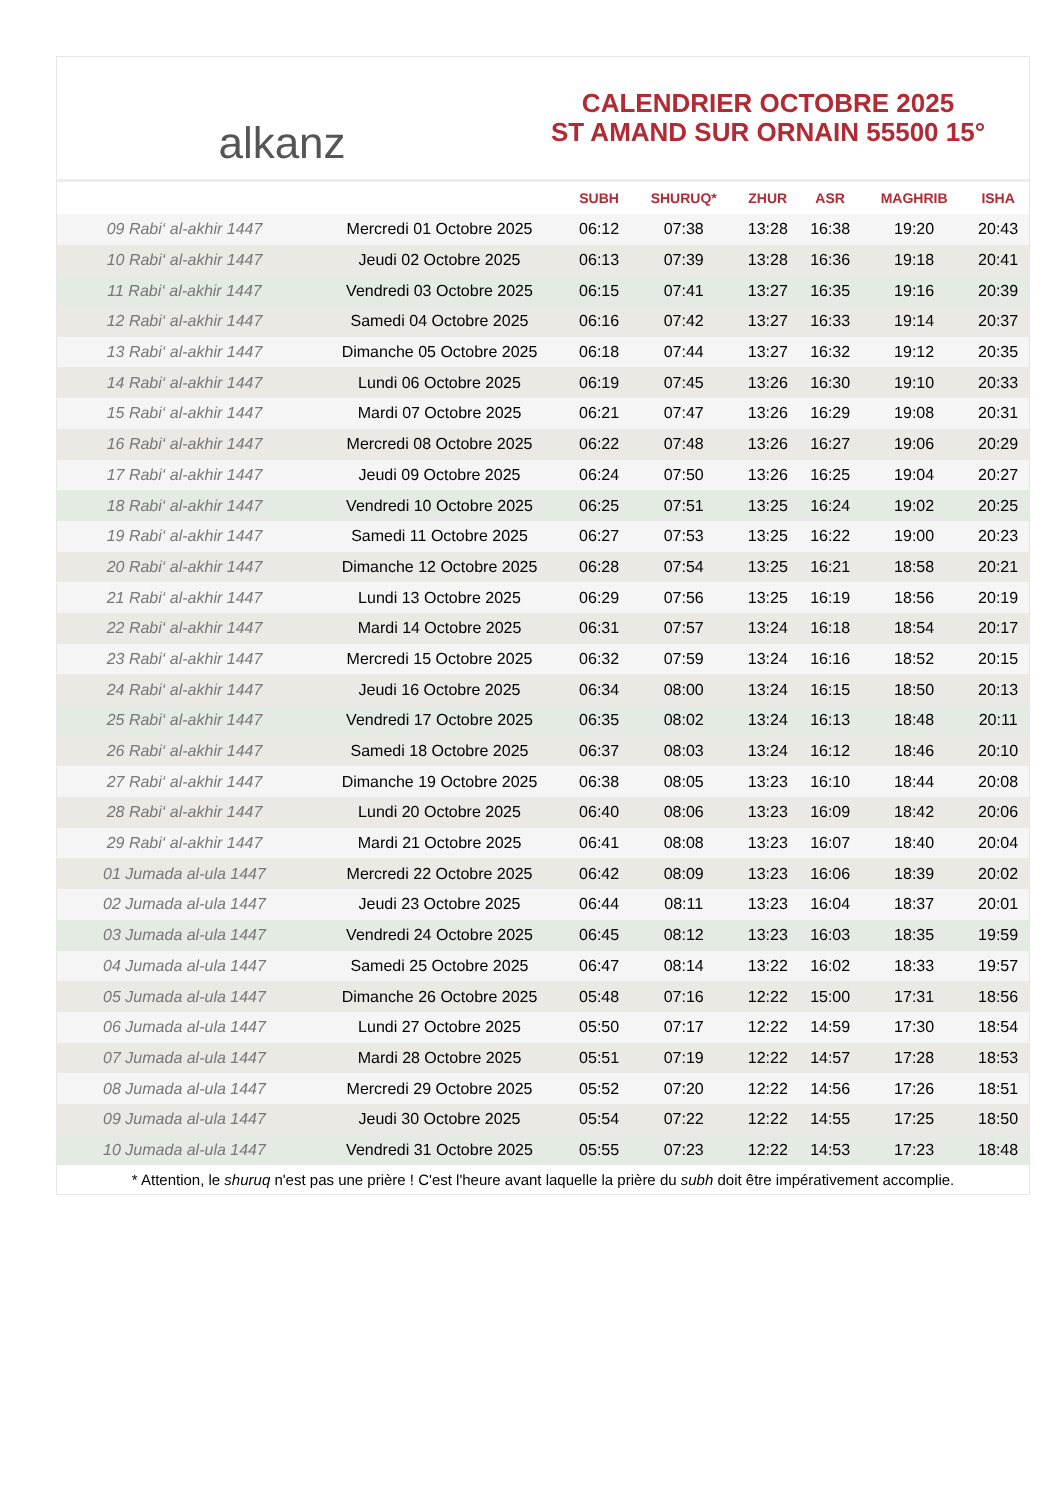alkanz
CALENDRIER OCTOBRE 2025
ST AMAND SUR ORNAIN 55500 15°
| | | SUBH | SHURUQ* | ZHUR | ASR | MAGHRIB | ISHA |
| --- | --- | --- | --- | --- | --- | --- | --- |
| 09 Rabi‘ al-akhir 1447 | Mercredi 01 Octobre 2025 | 06:12 | 07:38 | 13:28 | 16:38 | 19:20 | 20:43 |
| 10 Rabi‘ al-akhir 1447 | Jeudi 02 Octobre 2025 | 06:13 | 07:39 | 13:28 | 16:36 | 19:18 | 20:41 |
| 11 Rabi‘ al-akhir 1447 | Vendredi 03 Octobre 2025 | 06:15 | 07:41 | 13:27 | 16:35 | 19:16 | 20:39 |
| 12 Rabi‘ al-akhir 1447 | Samedi 04 Octobre 2025 | 06:16 | 07:42 | 13:27 | 16:33 | 19:14 | 20:37 |
| 13 Rabi‘ al-akhir 1447 | Dimanche 05 Octobre 2025 | 06:18 | 07:44 | 13:27 | 16:32 | 19:12 | 20:35 |
| 14 Rabi‘ al-akhir 1447 | Lundi 06 Octobre 2025 | 06:19 | 07:45 | 13:26 | 16:30 | 19:10 | 20:33 |
| 15 Rabi‘ al-akhir 1447 | Mardi 07 Octobre 2025 | 06:21 | 07:47 | 13:26 | 16:29 | 19:08 | 20:31 |
| 16 Rabi‘ al-akhir 1447 | Mercredi 08 Octobre 2025 | 06:22 | 07:48 | 13:26 | 16:27 | 19:06 | 20:29 |
| 17 Rabi‘ al-akhir 1447 | Jeudi 09 Octobre 2025 | 06:24 | 07:50 | 13:26 | 16:25 | 19:04 | 20:27 |
| 18 Rabi‘ al-akhir 1447 | Vendredi 10 Octobre 2025 | 06:25 | 07:51 | 13:25 | 16:24 | 19:02 | 20:25 |
| 19 Rabi‘ al-akhir 1447 | Samedi 11 Octobre 2025 | 06:27 | 07:53 | 13:25 | 16:22 | 19:00 | 20:23 |
| 20 Rabi‘ al-akhir 1447 | Dimanche 12 Octobre 2025 | 06:28 | 07:54 | 13:25 | 16:21 | 18:58 | 20:21 |
| 21 Rabi‘ al-akhir 1447 | Lundi 13 Octobre 2025 | 06:29 | 07:56 | 13:25 | 16:19 | 18:56 | 20:19 |
| 22 Rabi‘ al-akhir 1447 | Mardi 14 Octobre 2025 | 06:31 | 07:57 | 13:24 | 16:18 | 18:54 | 20:17 |
| 23 Rabi‘ al-akhir 1447 | Mercredi 15 Octobre 2025 | 06:32 | 07:59 | 13:24 | 16:16 | 18:52 | 20:15 |
| 24 Rabi‘ al-akhir 1447 | Jeudi 16 Octobre 2025 | 06:34 | 08:00 | 13:24 | 16:15 | 18:50 | 20:13 |
| 25 Rabi‘ al-akhir 1447 | Vendredi 17 Octobre 2025 | 06:35 | 08:02 | 13:24 | 16:13 | 18:48 | 20:11 |
| 26 Rabi‘ al-akhir 1447 | Samedi 18 Octobre 2025 | 06:37 | 08:03 | 13:24 | 16:12 | 18:46 | 20:10 |
| 27 Rabi‘ al-akhir 1447 | Dimanche 19 Octobre 2025 | 06:38 | 08:05 | 13:23 | 16:10 | 18:44 | 20:08 |
| 28 Rabi‘ al-akhir 1447 | Lundi 20 Octobre 2025 | 06:40 | 08:06 | 13:23 | 16:09 | 18:42 | 20:06 |
| 29 Rabi‘ al-akhir 1447 | Mardi 21 Octobre 2025 | 06:41 | 08:08 | 13:23 | 16:07 | 18:40 | 20:04 |
| 01 Jumada al-ula 1447 | Mercredi 22 Octobre 2025 | 06:42 | 08:09 | 13:23 | 16:06 | 18:39 | 20:02 |
| 02 Jumada al-ula 1447 | Jeudi 23 Octobre 2025 | 06:44 | 08:11 | 13:23 | 16:04 | 18:37 | 20:01 |
| 03 Jumada al-ula 1447 | Vendredi 24 Octobre 2025 | 06:45 | 08:12 | 13:23 | 16:03 | 18:35 | 19:59 |
| 04 Jumada al-ula 1447 | Samedi 25 Octobre 2025 | 06:47 | 08:14 | 13:22 | 16:02 | 18:33 | 19:57 |
| 05 Jumada al-ula 1447 | Dimanche 26 Octobre 2025 | 05:48 | 07:16 | 12:22 | 15:00 | 17:31 | 18:56 |
| 06 Jumada al-ula 1447 | Lundi 27 Octobre 2025 | 05:50 | 07:17 | 12:22 | 14:59 | 17:30 | 18:54 |
| 07 Jumada al-ula 1447 | Mardi 28 Octobre 2025 | 05:51 | 07:19 | 12:22 | 14:57 | 17:28 | 18:53 |
| 08 Jumada al-ula 1447 | Mercredi 29 Octobre 2025 | 05:52 | 07:20 | 12:22 | 14:56 | 17:26 | 18:51 |
| 09 Jumada al-ula 1447 | Jeudi 30 Octobre 2025 | 05:54 | 07:22 | 12:22 | 14:55 | 17:25 | 18:50 |
| 10 Jumada al-ula 1447 | Vendredi 31 Octobre 2025 | 05:55 | 07:23 | 12:22 | 14:53 | 17:23 | 18:48 |
* Attention, le shuruq n'est pas une prière ! C'est l'heure avant laquelle la prière du subh doit être impérativement accomplie.